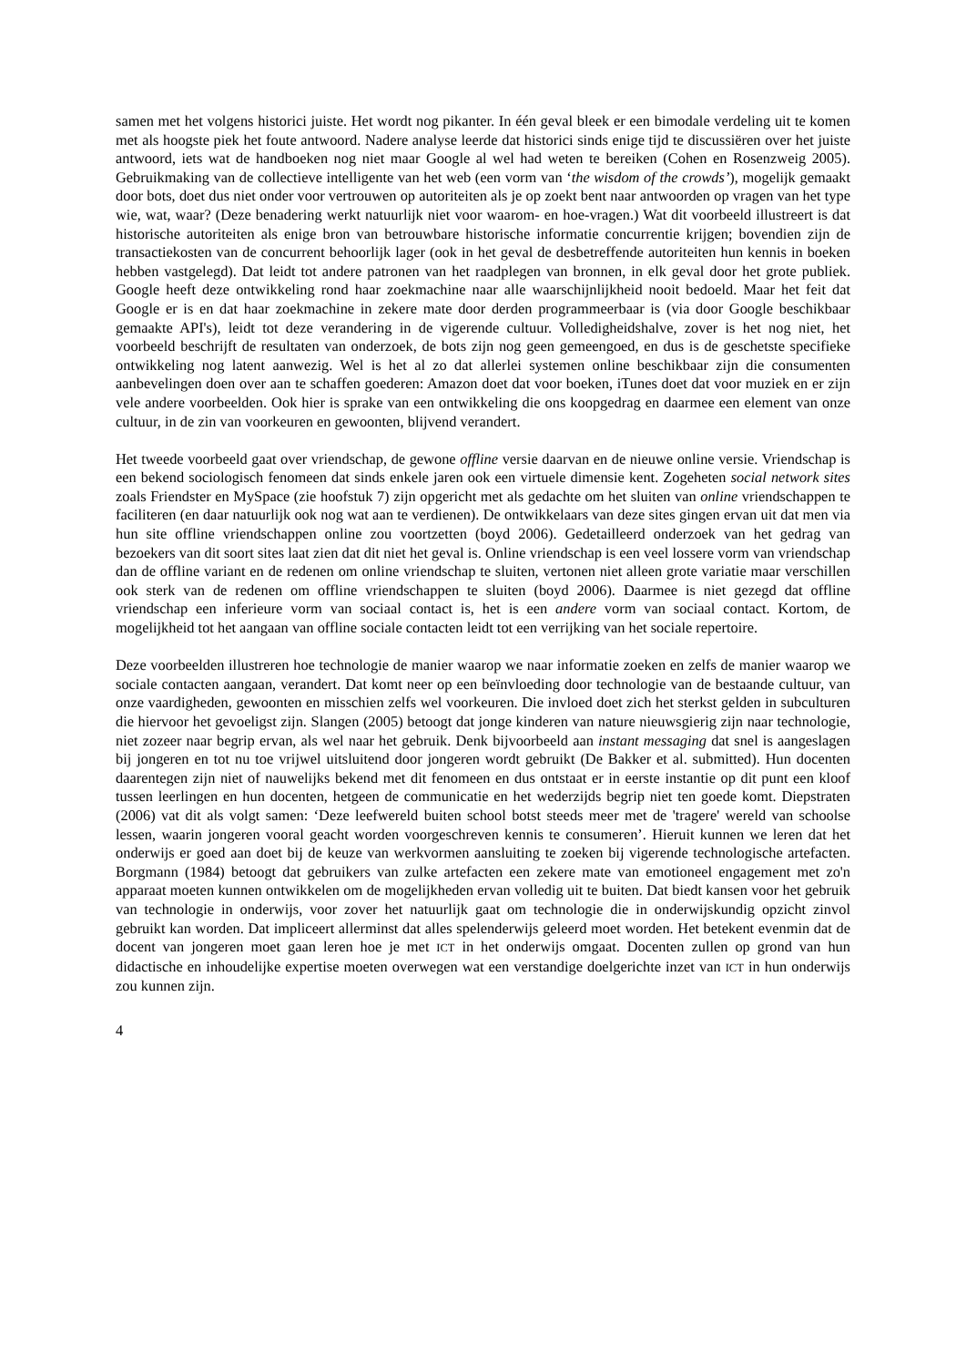samen met het volgens historici juiste. Het wordt nog pikanter. In één geval bleek er een bimodale verdeling uit te komen met als hoogste piek het foute antwoord. Nadere analyse leerde dat historici sinds enige tijd te discussiëren over het juiste antwoord, iets wat de handboeken nog niet maar Google al wel had weten te bereiken (Cohen en Rosenzweig 2005). Gebruikmaking van de collectieve intelligente van het web (een vorm van ‘the wisdom of the crowds’), mogelijk gemaakt door bots, doet dus niet onder voor vertrouwen op autoriteiten als je op zoekt bent naar antwoorden op vragen van het type wie, wat, waar? (Deze benadering werkt natuurlijk niet voor waarom- en hoe-vragen.) Wat dit voorbeeld illustreert is dat historische autoriteiten als enige bron van betrouwbare historische informatie concurrentie krijgen; bovendien zijn de transactiekosten van de concurrent behoorlijk lager (ook in het geval de desbetreffende autoriteiten hun kennis in boeken hebben vastgelegd). Dat leidt tot andere patronen van het raadplegen van bronnen, in elk geval door het grote publiek. Google heeft deze ontwikkeling rond haar zoekmachine naar alle waarschijnlijkheid nooit bedoeld. Maar het feit dat Google er is en dat haar zoekmachine in zekere mate door derden programmeerbaar is (via door Google beschikbaar gemaakte API's), leidt tot deze verandering in de vigerende cultuur. Volledigheidshalve, zover is het nog niet, het voorbeeld beschrijft de resultaten van onderzoek, de bots zijn nog geen gemeengoed, en dus is de geschetste specifieke ontwikkeling nog latent aanwezig. Wel is het al zo dat allerlei systemen online beschikbaar zijn die consumenten aanbevelingen doen over aan te schaffen goederen: Amazon doet dat voor boeken, iTunes doet dat voor muziek en er zijn vele andere voorbeelden. Ook hier is sprake van een ontwikkeling die ons koopgedrag en daarmee een element van onze cultuur, in de zin van voorkeuren en gewoonten, blijvend verandert.
Het tweede voorbeeld gaat over vriendschap, de gewone offline versie daarvan en de nieuwe online versie. Vriendschap is een bekend sociologisch fenomeen dat sinds enkele jaren ook een virtuele dimensie kent. Zogeheten social network sites zoals Friendster en MySpace (zie hoofstuk 7) zijn opgericht met als gedachte om het sluiten van online vriendschappen te faciliteren (en daar natuurlijk ook nog wat aan te verdienen). De ontwikkelaars van deze sites gingen ervan uit dat men via hun site offline vriendschappen online zou voortzetten (boyd 2006). Gedetailleerd onderzoek van het gedrag van bezoekers van dit soort sites laat zien dat dit niet het geval is. Online vriendschap is een veel lossere vorm van vriendschap dan de offline variant en de redenen om online vriendschap te sluiten, vertonen niet alleen grote variatie maar verschillen ook sterk van de redenen om offline vriendschappen te sluiten (boyd 2006). Daarmee is niet gezegd dat offline vriendschap een inferieure vorm van sociaal contact is, het is een andere vorm van sociaal contact. Kortom, de mogelijkheid tot het aangaan van offline sociale contacten leidt tot een verrijking van het sociale repertoire.
Deze voorbeelden illustreren hoe technologie de manier waarop we naar informatie zoeken en zelfs de manier waarop we sociale contacten aangaan, verandert. Dat komt neer op een beïnvloeding door technologie van de bestaande cultuur, van onze vaardigheden, gewoonten en misschien zelfs wel voorkeuren. Die invloed doet zich het sterkst gelden in subculturen die hiervoor het gevoeligst zijn. Slangen (2005) betoogt dat jonge kinderen van nature nieuwsgierig zijn naar technologie, niet zozeer naar begrip ervan, als wel naar het gebruik. Denk bijvoorbeeld aan instant messaging dat snel is aangeslagen bij jongeren en tot nu toe vrijwel uitsluitend door jongeren wordt gebruikt (De Bakker et al. submitted). Hun docenten daarentegen zijn niet of nauwelijks bekend met dit fenomeen en dus ontstaat er in eerste instantie op dit punt een kloof tussen leerlingen en hun docenten, hetgeen de communicatie en het wederzijds begrip niet ten goede komt. Diepstraten (2006) vat dit als volgt samen: ‘Deze leefwereld buiten school botst steeds meer met de 'tragere' wereld van schoolse lessen, waarin jongeren vooral geacht worden voorgeschreven kennis te consumeren’. Hieruit kunnen we leren dat het onderwijs er goed aan doet bij de keuze van werkvormen aansluiting te zoeken bij vigerende technologische artefacten. Borgmann (1984) betoogt dat gebruikers van zulke artefacten een zekere mate van emotioneel engagement met zo'n apparaat moeten kunnen ontwikkelen om de mogelijkheden ervan volledig uit te buiten. Dat biedt kansen voor het gebruik van technologie in onderwijs, voor zover het natuurlijk gaat om technologie die in onderwijskundig opzicht zinvol gebruikt kan worden. Dat impliceert allerminst dat alles spelenderwijs geleerd moet worden. Het betekent evenmin dat de docent van jongeren moet gaan leren hoe je met ICT in het onderwijs omgaat. Docenten zullen op grond van hun didactische en inhoudelijke expertise moeten overwegen wat een verstandige doelgerichte inzet van ICT in hun onderwijs zou kunnen zijn.
4